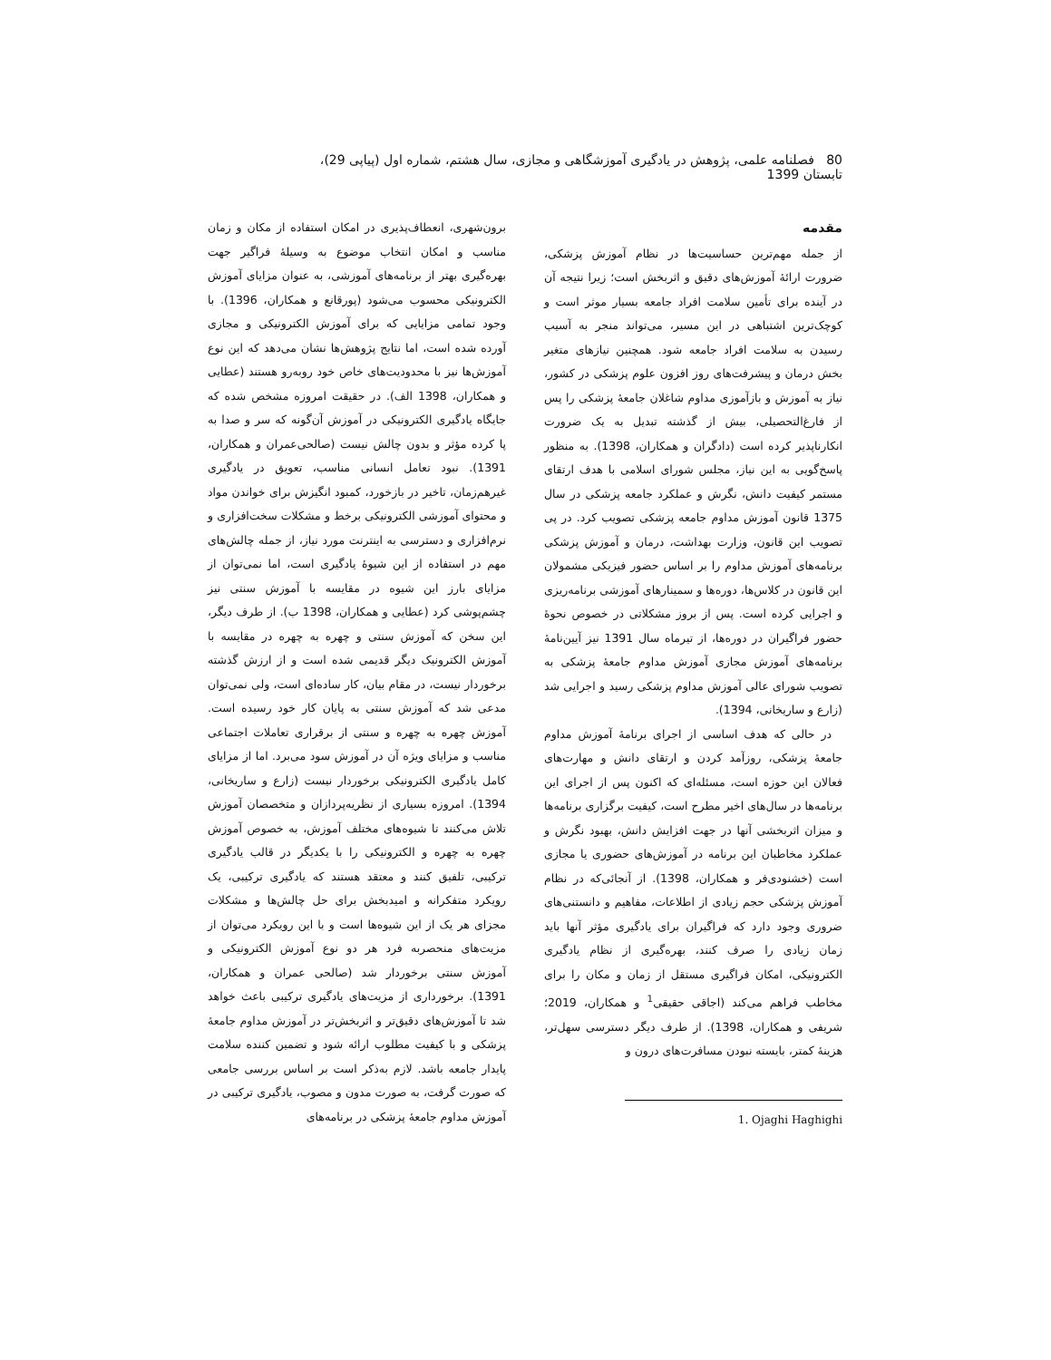80 فصلنامه علمی، پژوهش در یادگیری آموزشگاهی و مجازی، سال هشتم، شماره اول (پیاپی 29)، تابستان 1399
مقدمه
از جمله مهم‌ترین حساسیت‌ها در نظام آموزش پزشکی، ضرورت ارائهٔ آموزش‌های دقیق و اثربخش است؛ زیرا نتیجه آن در آینده برای تأمین سلامت افراد جامعه بسیار موثر است و کوچک‌ترین اشتباهی در این مسیر، می‌تواند منجر به آسیب رسیدن به سلامت افراد جامعه شود. همچنین نیازهای متغیر بخش درمان و پیشرفت‌های روز افزون علوم پزشکی در کشور، نیاز به آموزش و بازآموزی مداوم شاغلان جامعهٔ پزشکی را پس از فارغ‌التحصیلی، بیش از گذشته تبدیل به یک ضرورت انکارناپذیر کرده است (دادگران و همکاران، 1398). به منظور پاسخ‌گویی به این نیاز، مجلس شورای اسلامی با هدف ارتقای مستمر کیفیت دانش، نگرش و عملکرد جامعه پزشکی در سال 1375 قانون آموزش مداوم جامعه پزشکی تصویب کرد. در پی تصویب این قانون، وزارت بهداشت، درمان و آموزش پزشکی برنامه‌های آموزش مداوم را بر اساس حضور فیزیکی مشمولان این قانون در کلاس‌ها، دوره‌ها و سمینارهای آموزشی برنامه‌ریزی و اجرایی کرده است. پس از بروز مشکلاتی در خصوص نحوهٔ حضور فراگیران در دوره‌ها، از تیرماه سال 1391 نیز آیین‌نامهٔ برنامه‌های آموزش مجازی آموزش مداوم جامعهٔ پزشکی به تصویب شورای عالی آموزش مداوم پزشکی رسید و اجرایی شد (زارع و ساریخانی، 1394).
در حالی که هدف اساسی از اجرای برنامهٔ آموزش مداوم جامعهٔ پزشکی، روزآمد کردن و ارتقای دانش و مهارت‌های فعالان این حوزه است، مسئله‌ای که اکنون پس از اجرای این برنامه‌ها در سال‌های اخیر مطرح است، کیفیت برگزاری برنامه‌ها و میزان اثربخشی آنها در جهت افزایش دانش، بهبود نگرش و عملکرد مخاطبان این برنامه در آموزش‌های حضوری یا مجازی است (خشنودی‌فر و همکاران، 1398). از آنجائی‌که در نظام آموزش پزشکی حجم زیادی از اطلاعات، مفاهیم و دانستنی‌های ضروری وجود دارد که فراگیران برای یادگیری مؤثر آنها باید زمان زیادی را صرف کنند، بهره‌گیری از نظام یادگیری الکترونیکی، امکان فراگیری مستقل از زمان و مکان را برای مخاطب فراهم می‌کند (اجاقی حقیقی<sup>1</sup> و همکاران، 2019؛ شریفی و همکاران، 1398). از طرف دیگر دسترسی سهل‌تر، هزینهٔ کمتر، بایسته نبودن مسافرت‌های درون و
1. Ojaghi Haghighi
برون‌شهری، انعطاف‌پذیری در امکان استفاده از مکان و زمان مناسب و امکان انتخاب موضوع به وسیلهٔ فراگیر جهت بهره‌گیری بهتر از برنامه‌های آموزشی، به عنوان مزایای آموزش الکترونیکی محسوب می‌شود (پورقانع و همکاران، 1396). با وجود تمامی مزایایی که برای آموزش الکترونیکی و مجازی آورده شده است، اما نتایج پژوهش‌ها نشان می‌دهد که این نوع آموزش‌ها نیز با محدودیت‌های خاص خود روبه‌رو هستند (عطایی و همکاران، 1398 الف). در حقیقت امروزه مشخص شده که جایگاه یادگیری الکترونیکی در آموزش آن‌گونه که سر و صدا به پا کرده مؤثر و بدون چالش نیست (صالحی‌عمران و همکاران، 1391). نبود تعامل انسانی مناسب، تعویق در یادگیری غیرهم‌زمان، تاخیر در بازخورد، کمبود انگیزش برای خواندن مواد و محتوای آموزشی الکترونیکی برخط و مشکلات سخت‌افزاری و نرم‌افزاری و دسترسی به اینترنت مورد نیاز، از جمله چالش‌های مهم در استفاده از این شیوهٔ یادگیری است، اما نمی‌توان از مزایای بارز این شیوه در مقایسه با آموزش سنتی نیز چشم‌پوشی کرد (عطایی و همکاران، 1398 ب). از طرف دیگر، این سخن که آموزش سنتی و چهره به چهره در مقایسه با آموزش الکترونیک دیگر قدیمی شده است و از ارزش گذشته برخوردار نیست، در مقام بیان، کار ساده‌ای است، ولی نمی‌توان مدعی شد که آموزش سنتی به پایان کار خود رسیده است. آموزش چهره به چهره و سنتی از برقراری تعاملات اجتماعی مناسب و مزایای ویژه آن در آموزش سود می‌برد. اما از مزایای کامل یادگیری الکترونیکی برخوردار نیست (زارع و ساریخانی، 1394). امروزه بسیاری از نظریه‌پردازان و متخصصان آموزش تلاش می‌کنند تا شیوه‌های مختلف آموزش، به خصوص آموزش چهره به چهره و الکترونیکی را با یکدیگر در قالب یادگیری ترکیبی، تلفیق کنند و معتقد هستند که یادگیری ترکیبی، یک رویکرد متفکرانه و امیدبخش برای حل چالش‌ها و مشکلات مجزای هر یک از این شیوه‌ها است و با این رویکرد می‌توان از مزیت‌های منحصربه فرد هر دو نوع آموزش الکترونیکی و آموزش سنتی برخوردار شد (صالحی عمران و همکاران، 1391). برخورداری از مزیت‌های یادگیری ترکیبی باعث خواهد شد تا آموزش‌های دقیق‌تر و اثربخش‌تر در آموزش مداوم جامعهٔ پزشکی و با کیفیت مطلوب ارائه شود و تضمین کننده سلامت پایدار جامعه باشد. لازم به‌ذکر است بر اساس بررسی جامعی که صورت گرفت، به صورت مدون و مصوب، یادگیری ترکیبی در آموزش مداوم جامعهٔ پزشکی در برنامه‌های